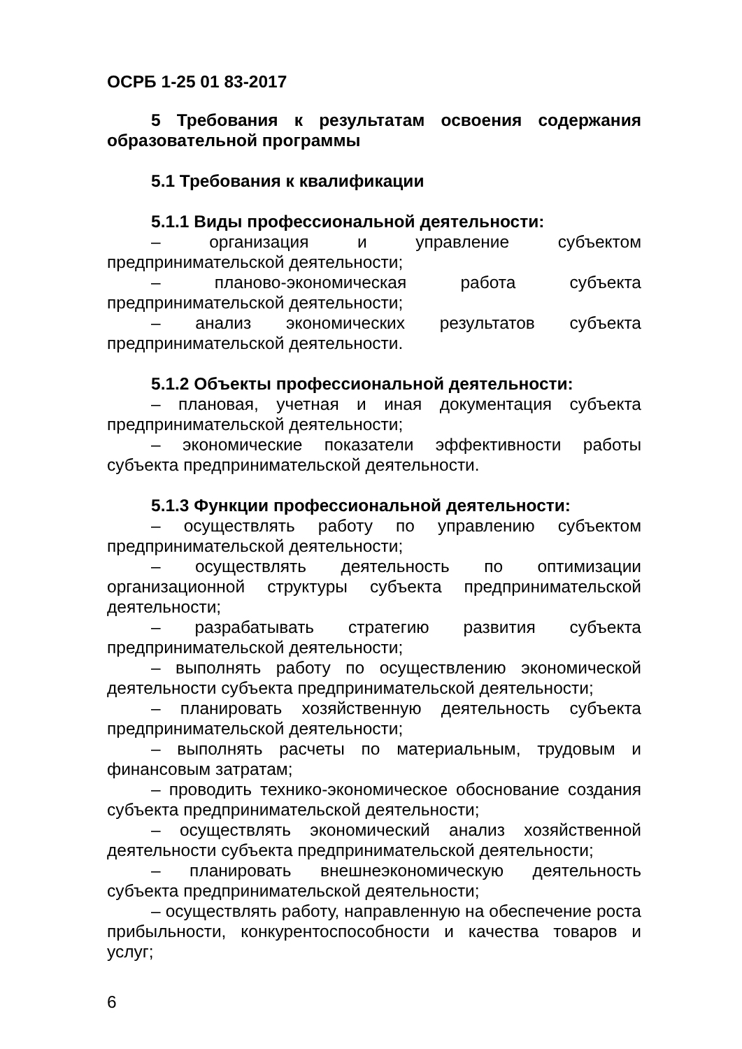ОСРБ 1-25 01 83-2017
5 Требования к результатам освоения содержания образовательной программы
5.1 Требования к квалификации
5.1.1 Виды профессиональной деятельности:
– организация и управление субъектом предпринимательской деятельности;
– планово-экономическая работа субъекта предпринимательской деятельности;
– анализ экономических результатов субъекта предпринимательской деятельности.
5.1.2 Объекты профессиональной деятельности:
– плановая, учетная и иная документация субъекта предпринимательской деятельности;
– экономические показатели эффективности работы субъекта предпринимательской деятельности.
5.1.3 Функции профессиональной деятельности:
– осуществлять работу по управлению субъектом предпринимательской деятельности;
– осуществлять деятельность по оптимизации организационной структуры субъекта предпринимательской деятельности;
– разрабатывать стратегию развития субъекта предпринимательской деятельности;
– выполнять работу по осуществлению экономической деятельности субъекта предпринимательской деятельности;
– планировать хозяйственную деятельность субъекта предпринимательской деятельности;
– выполнять расчеты по материальным, трудовым и финансовым затратам;
– проводить технико-экономическое обоснование создания субъекта предпринимательской деятельности;
– осуществлять экономический анализ хозяйственной деятельности субъекта предпринимательской деятельности;
– планировать внешнеэкономическую деятельность субъекта предпринимательской деятельности;
– осуществлять работу, направленную на обеспечение роста прибыльности, конкурентоспособности и качества товаров и услуг;
6